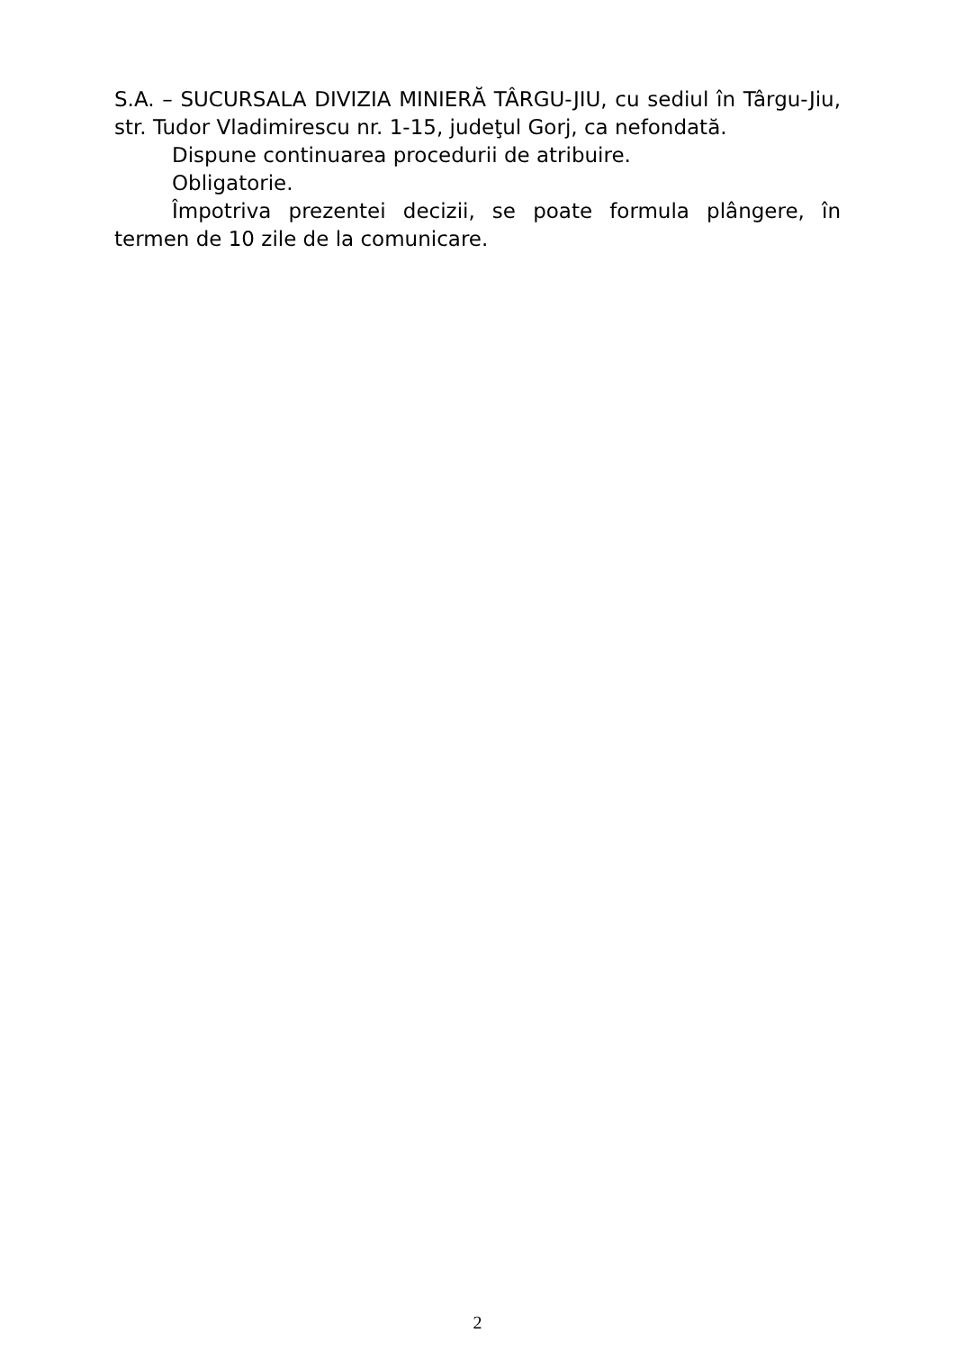S.A. – SUCURSALA DIVIZIA MINIERĂ TÂRGU-JIU, cu sediul în Târgu-Jiu, str. Tudor Vladimirescu nr. 1-15, judeţul Gorj, ca nefondată.
Dispune continuarea procedurii de atribuire.
Obligatorie.
Împotriva prezentei decizii, se poate formula plângere, în termen de 10 zile de la comunicare.
2